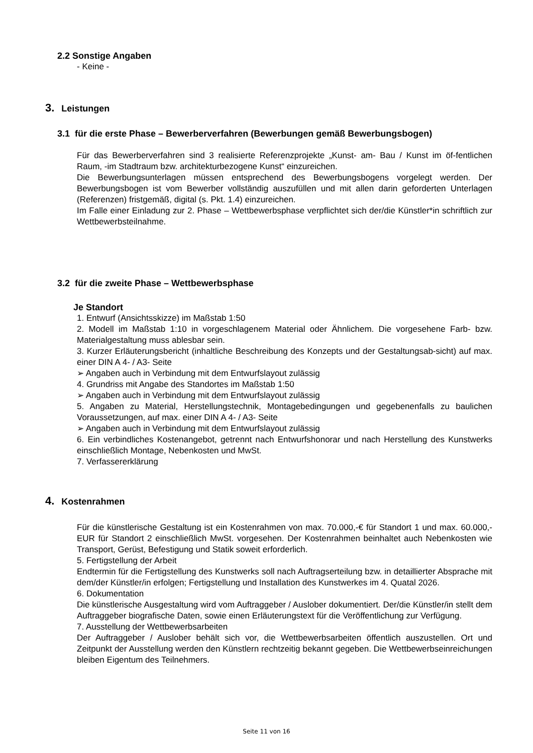2.2 Sonstige Angaben
- Keine -
3. Leistungen
3.1 für die erste Phase – Bewerberverfahren (Bewerbungen gemäß Bewerbungsbogen)
Für das Bewerberverfahren sind 3 realisierte Referenzprojekte „Kunst- am- Bau / Kunst im öf-fentlichen Raum, -im Stadtraum bzw. architekturbezogene Kunst“ einzureichen.
Die Bewerbungsunterlagen müssen entsprechend des Bewerbungsbogens vorgelegt werden. Der Bewerbungsbogen ist vom Bewerber vollständig auszufüllen und mit allen darin geforderten Unterlagen (Referenzen) fristgemäß, digital (s. Pkt. 1.4) einzureichen.
Im Falle einer Einladung zur 2. Phase – Wettbewerbsphase verpflichtet sich der/die Künstler*in schriftlich zur Wettbewerbsteilnahme.
3.2 für die zweite Phase – Wettbewerbsphase
Je Standort
1. Entwurf (Ansichtsskizze) im Maßstab 1:50
2. Modell im Maßstab 1:10 in vorgeschlagenem Material oder Ähnlichem. Die vorgesehene Farb- bzw. Materialgestaltung muss ablesbar sein.
3. Kurzer Erläuterungsbericht (inhaltliche Beschreibung des Konzepts und der Gestaltungsab-sicht) auf max. einer DIN A 4- / A3- Seite
➢ Angaben auch in Verbindung mit dem Entwurfslayout zulässig
4. Grundriss mit Angabe des Standortes im Maßstab 1:50
➢ Angaben auch in Verbindung mit dem Entwurfslayout zulässig
5. Angaben zu Material, Herstellungstechnik, Montagebedingungen und gegebenenfalls zu baulichen Voraussetzungen, auf max. einer DIN A 4- / A3- Seite
➢ Angaben auch in Verbindung mit dem Entwurfslayout zulässig
6. Ein verbindliches Kostenangebot, getrennt nach Entwurfshonorar und nach Herstellung des Kunstwerks einschließlich Montage, Nebenkosten und MwSt.
7. Verfassererklärung
4. Kostenrahmen
Für die künstlerische Gestaltung ist ein Kostenrahmen von max. 70.000,-€ für Standort 1 und max. 60.000,- EUR für Standort 2 einschließlich MwSt. vorgesehen. Der Kostenrahmen beinhaltet auch Nebenkosten wie Transport, Gerüst, Befestigung und Statik soweit erforderlich.
5. Fertigstellung der Arbeit
Endtermin für die Fertigstellung des Kunstwerks soll nach Auftragserteilung bzw. in detaillierter Absprache mit dem/der Künstler/in erfolgen; Fertigstellung und Installation des Kunstwerkes im 4. Quatal 2026.
6. Dokumentation
Die künstlerische Ausgestaltung wird vom Auftraggeber / Auslober dokumentiert. Der/die Künstler/in stellt dem Auftraggeber biografische Daten, sowie einen Erläuterungstext für die Veröffentlichung zur Verfügung.
7. Ausstellung der Wettbewerbsarbeiten
Der Auftraggeber / Auslober behält sich vor, die Wettbewerbsarbeiten öffentlich auszustellen. Ort und Zeitpunkt der Ausstellung werden den Künstlern rechtzeitig bekannt gegeben. Die Wettbewerbseinreichungen bleiben Eigentum des Teilnehmers.
Seite 11 von 16